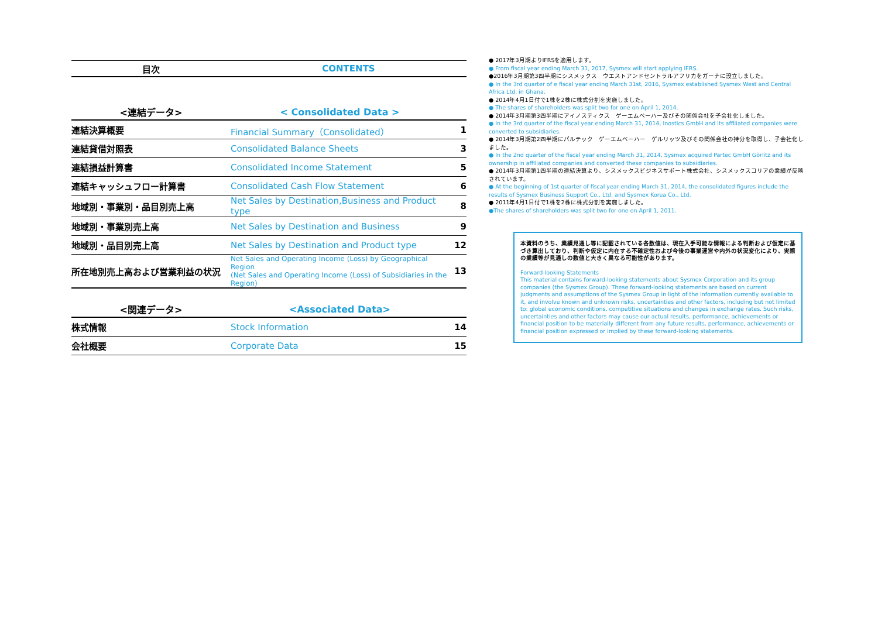| 目次 | CONTENTS |
| --- | --- |
| <連結データ> | < Consolidated Data > | |
| --- | --- | --- |
| 連結決算概要 | Financial Summary（Consolidated） | 1 |
| 連結貸借対照表 | Consolidated Balance Sheets | 3 |
| 連結損益計算書 | Consolidated Income Statement | 5 |
| 連結キャッシュフロー計算書 | Consolidated Cash Flow Statement | 6 |
| 地域別・事業別・品目別売上高 | Net Sales by Destination,Business and Product type | 8 |
| 地域別・事業別売上高 | Net Sales by Destination and Business | 9 |
| 地域別・品目別売上高 | Net Sales by Destination and Product type | 12 |
| 所在地別売上高および営業利益の状況 | Net Sales and Operating Income (Loss) by Geographical Region (Net Sales and Operating Income (Loss) of Subsidiaries in the Region) | 13 |
| <関連データ> | <Associated Data> | |
| --- | --- | --- |
| 株式情報 | Stock Information | 14 |
| 会社概要 | Corporate Data | 15 |
● 2017年3月期よりIFRSを適用します。
● From fiscal year ending March 31, 2017, Sysmex will start applying IFRS.
●2016年3月期第3四半期にシスメックス　ウエストアンドセントラルアフリカをガーナに設立しました。
● In the 3rd quarter of e fiscal year ending March 31st, 2016, Sysmex established Sysmex West and Central Africa Ltd. in Ghana.
● 2014年4月1日付で1株を2株に株式分割を実施しました。
● The shares of shareholders was split two for one on April 1, 2014.
● 2014年3月期第3四半期にアイノスティクス　ゲーエムベーハー及びその関係会社を子会社化しました。
● In the 3rd quarter of the fiscal year ending March 31, 2014, Inostics GmbH and its affiliated companies were converted to subsidiaries.
● 2014年3月期第2四半期にパルテック　ゲーエムベーハー　ゲルリッツ及びその関係会社の持分を取得し、子会社化しました。
● In the 2nd quarter of the fiscal year ending March 31, 2014, Sysmex acquired Partec GmbH Görlitz and its ownership in affiliated companies and converted these companies to subsidiaries.
● 2014年3月期第1四半期の連結決算より、シスメックスビジネスサポート株式会社、シスメックスコリアの業績が反映されています。
● At the beginning of 1st quarter of fiscal year ending March 31, 2014, the consolidated figures include the results of Sysmex Business Support Co., Ltd. and Sysmex Korea Co., Ltd.
● 2011年4月1日付で1株を2株に株式分割を実施しました。
●The shares of shareholders was split two for one on April 1, 2011.
本資料のうち、業績見通し等に記載されている各数値は、現在入手可能な情報による判断および仮定に基づき算出しており、判断や仮定に内在する不確定性および今後の事業運営や内外の状況変化により、実際の業績等が見通しの数値と大きく異なる可能性があります。
Forward-looking Statements
This material contains forward-looking statements about Sysmex Corporation and its group companies (the Sysmex Group). These forward-looking statements are based on current judgments and assumptions of the Sysmex Group in light of the information currently available to it, and involve known and unknown risks, uncertainties and other factors, including but not limited to: global economic conditions, competitive situations and changes in exchange rates. Such risks, uncertainties and other factors may cause our actual results, performance, achievements or financial position to be materially different from any future results, performance, achievements or financial position expressed or implied by these forward-looking statements.